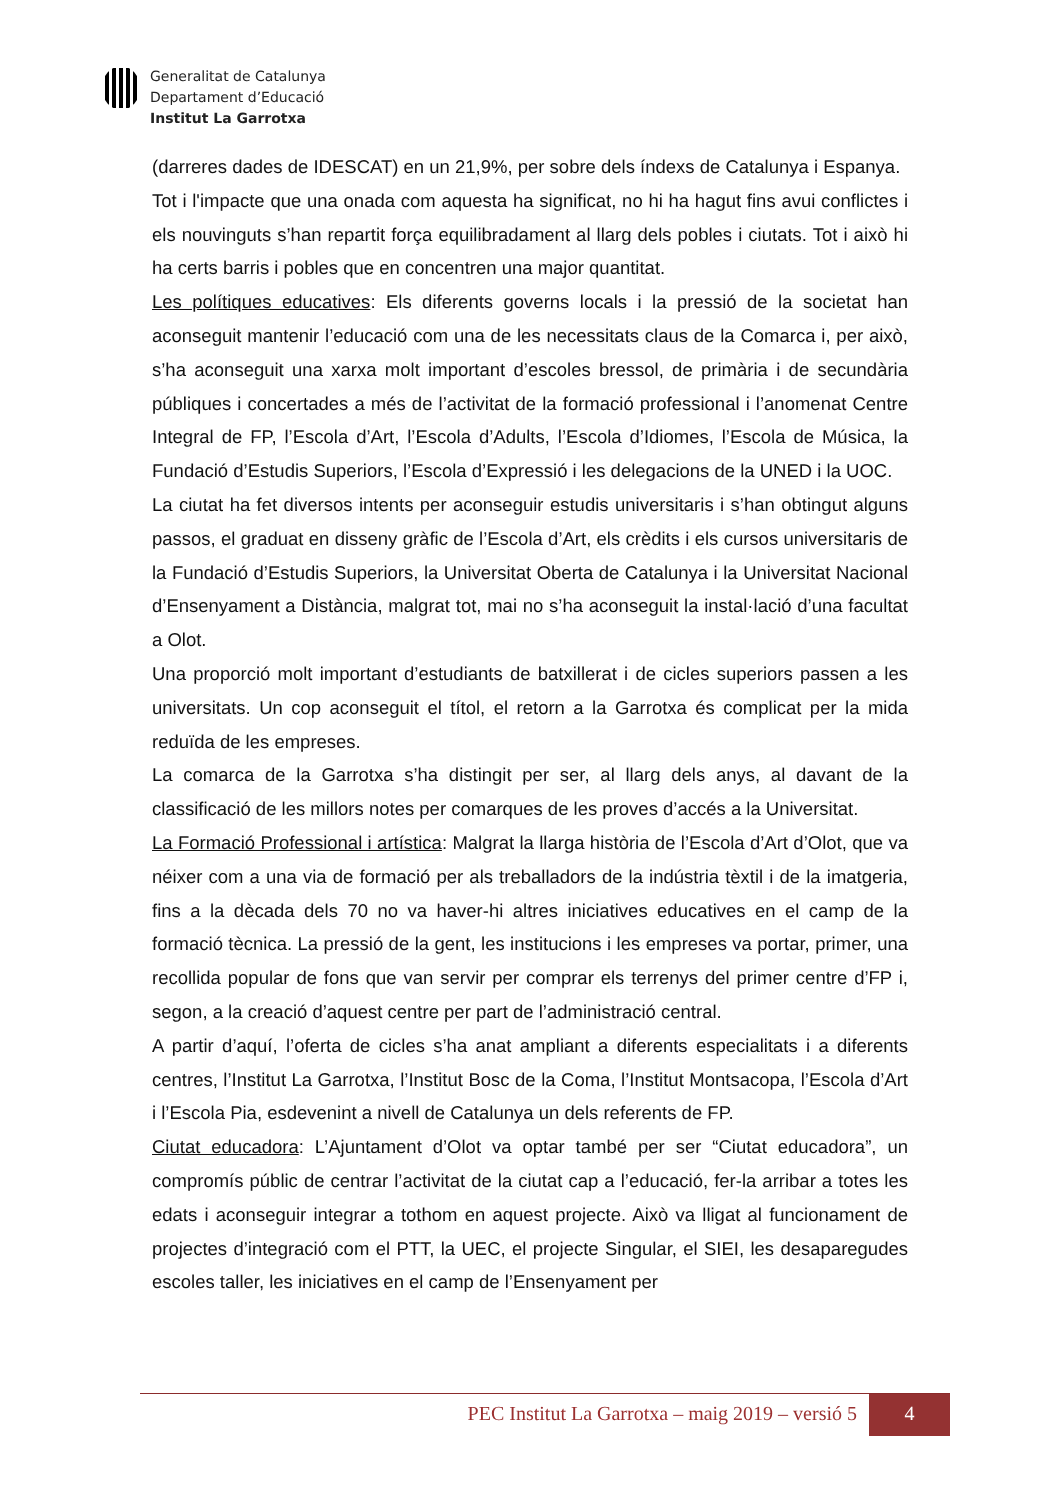Generalitat de Catalunya
Departament d’Educació
Institut La Garrotxa
(darreres dades de IDESCAT) en un 21,9%, per sobre dels índexs de Catalunya i Espanya.
Tot i l'impacte que una onada com aquesta ha significat, no hi ha hagut fins avui conflictes i els nouvinguts s’han repartit força equilibradament al llarg dels pobles i ciutats. Tot i això hi ha certs barris i pobles que en concentren una major quantitat.
Les polítiques educatives: Els diferents governs locals i la pressió de la societat han aconseguit mantenir l’educació com una de les necessitats claus de la Comarca i, per això, s’ha aconseguit una xarxa molt important d’escoles bressol, de primària i de secundària públiques i concertades a més de l’activitat de la formació professional i l’anomenat Centre Integral de FP, l’Escola d’Art, l’Escola d’Adults, l’Escola d’Idiomes, l’Escola de Música, la Fundació d’Estudis Superiors, l’Escola d’Expressió i les delegacions de la UNED i la UOC.
La ciutat ha fet diversos intents per aconseguir estudis universitaris i s’han obtingut alguns passos, el graduat en disseny gràfic de l’Escola d’Art, els crèdits i els cursos universitaris de la Fundació d’Estudis Superiors, la Universitat Oberta de Catalunya i la Universitat Nacional d’Ensenyament a Distància, malgrat tot, mai no s’ha aconseguit la instal·lació d’una facultat a Olot.
Una proporció molt important d’estudiants de batxillerat i de cicles superiors passen a les universitats. Un cop aconseguit el títol, el retorn a la Garrotxa és complicat per la mida reduïda de les empreses.
La comarca de la Garrotxa s’ha distingit per ser, al llarg dels anys, al davant de la classificació de les millors notes per comarques de les proves d’accés a la Universitat.
La Formació Professional i artística: Malgrat la llarga història de l’Escola d’Art d’Olot, que va néixer com a una via de formació per als treballadors de la indústria tèxtil i de la imatgeria, fins a la dècada dels 70 no va haver-hi altres iniciatives educatives en el camp de la formació tècnica. La pressió de la gent, les institucions i les empreses va portar, primer, una recollida popular de fons que van servir per comprar els terrenys del primer centre d’FP i, segon, a la creació d’aquest centre per part de l’administració central.
A partir d’aquí, l’oferta de cicles s’ha anat ampliant a diferents especialitats i a diferents centres, l’Institut La Garrotxa, l’Institut Bosc de la Coma, l’Institut Montsacopa, l’Escola d’Art i l’Escola Pia, esdevenint a nivell de Catalunya un dels referents de FP.
Ciutat educadora: L’Ajuntament d’Olot va optar també per ser “Ciutat educadora”, un compromís públic de centrar l’activitat de la ciutat cap a l’educació, fer-la arribar a totes les edats i aconseguir integrar a tothom en aquest projecte. Això va lligat al funcionament de projectes d’integració com el PTT, la UEC, el projecte Singular, el SIEI, les desaparegudes escoles taller, les iniciatives en el camp de l’Ensenyament per
PEC Institut La Garrotxa – maig 2019 – versió 5
4